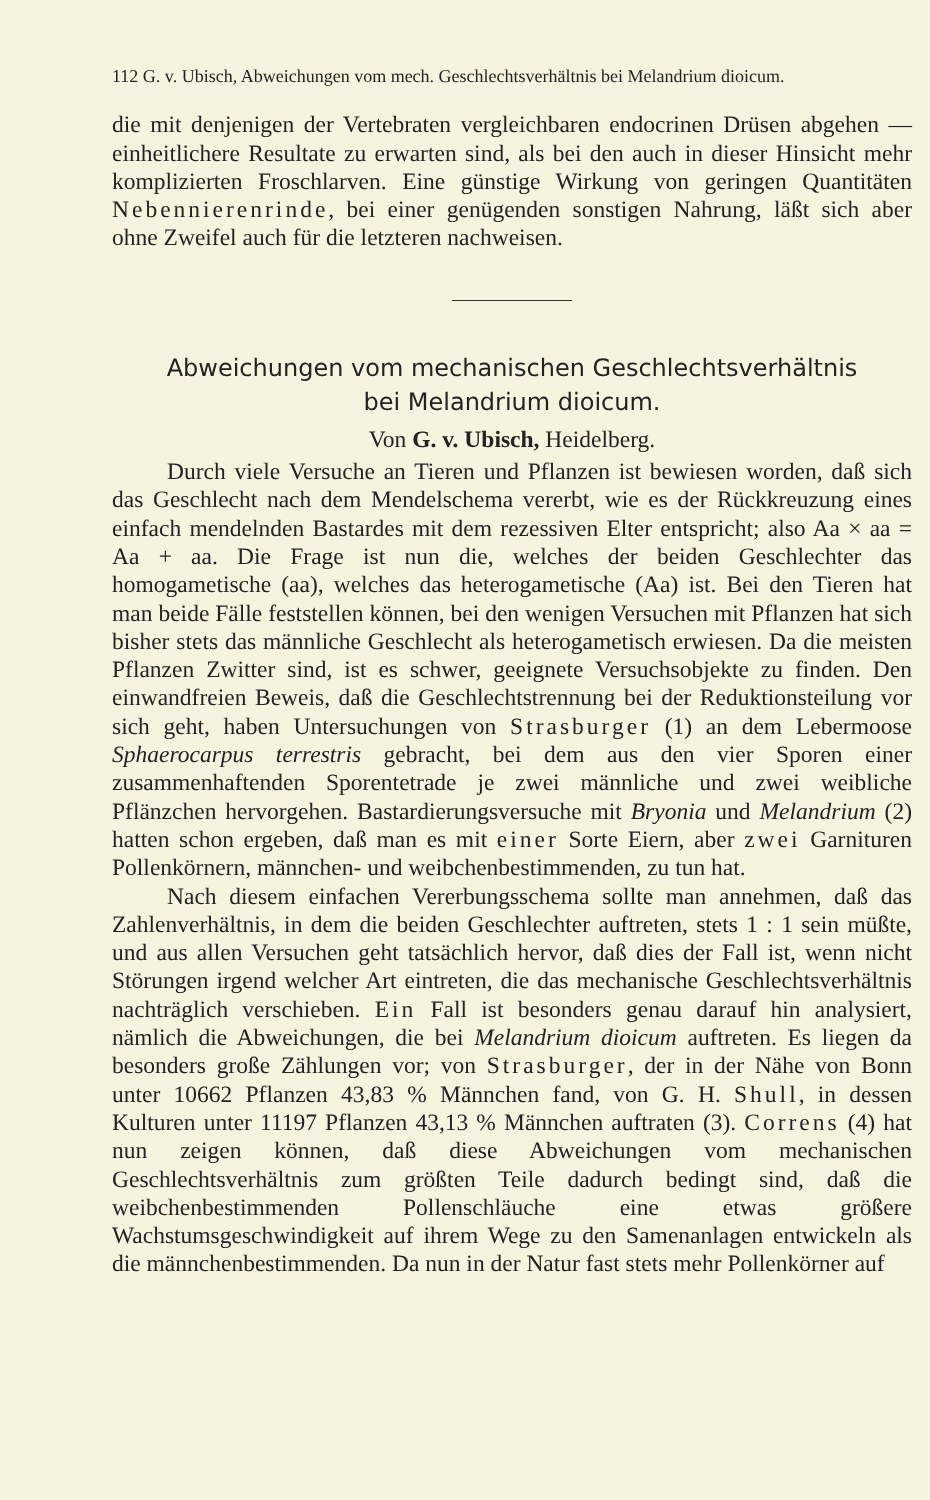112 G. v. Ubisch, Abweichungen vom mech. Geschlechtsverhältnis bei Melandrium dioicum.
die mit denjenigen der Vertebraten vergleichbaren endocrinen Drüsen abgehen — einheitlichere Resultate zu erwarten sind, als bei den auch in dieser Hinsicht mehr komplizierten Froschlarven. Eine günstige Wirkung von geringen Quantitäten Nebennierenrinde, bei einer genügenden sonstigen Nahrung, läßt sich aber ohne Zweifel auch für die letzteren nachweisen.
Abweichungen vom mechanischen Geschlechtsverhältnis
bei Melandrium dioicum.
Von G. v. Ubisch, Heidelberg.
Durch viele Versuche an Tieren und Pflanzen ist bewiesen worden, daß sich das Geschlecht nach dem Mendelschema vererbt, wie es der Rückkreuzung eines einfach mendelnden Bastardes mit dem rezessiven Elter entspricht; also Aa × aa = Aa + aa. Die Frage ist nun die, welches der beiden Geschlechter das homogametische (aa), welches das heterogametische (Aa) ist. Bei den Tieren hat man beide Fälle feststellen können, bei den wenigen Versuchen mit Pflanzen hat sich bisher stets das männliche Geschlecht als heterogametisch erwiesen. Da die meisten Pflanzen Zwitter sind, ist es schwer, geeignete Versuchsobjekte zu finden. Den einwandfreien Beweis, daß die Geschlechtstrennung bei der Reduktionsteilung vor sich geht, haben Untersuchungen von Strasburger (1) an dem Lebermoose Sphaerocarpus terrestris gebracht, bei dem aus den vier Sporen einer zusammenhaftenden Sporentetrade je zwei männliche und zwei weibliche Pflänzchen hervorgehen. Bastardierungsversuche mit Bryonia und Melandrium (2) hatten schon ergeben, daß man es mit einer Sorte Eiern, aber zwei Garnituren Pollenkörnern, männchen- und weibchenbestimmenden, zu tun hat.
Nach diesem einfachen Vererbungsschema sollte man annehmen, daß das Zahlenverhältnis, in dem die beiden Geschlechter auftreten, stets 1 : 1 sein müßte, und aus allen Versuchen geht tatsächlich hervor, daß dies der Fall ist, wenn nicht Störungen irgend welcher Art eintreten, die das mechanische Geschlechtsverhältnis nachträglich verschieben. Ein Fall ist besonders genau darauf hin analysiert, nämlich die Abweichungen, die bei Melandrium dioicum auftreten. Es liegen da besonders große Zählungen vor; von Strasburger, der in der Nähe von Bonn unter 10662 Pflanzen 43,83 % Männchen fand, von G. H. Shull, in dessen Kulturen unter 11197 Pflanzen 43,13 % Männchen auftraten (3). Correns (4) hat nun zeigen können, daß diese Abweichungen vom mechanischen Geschlechtsverhältnis zum größten Teile dadurch bedingt sind, daß die weibchenbestimmenden Pollenschläuche eine etwas größere Wachstumsgeschwindigkeit auf ihrem Wege zu den Samenanlagen entwickeln als die männchenbestimmenden. Da nun in der Natur fast stets mehr Pollenkörner auf